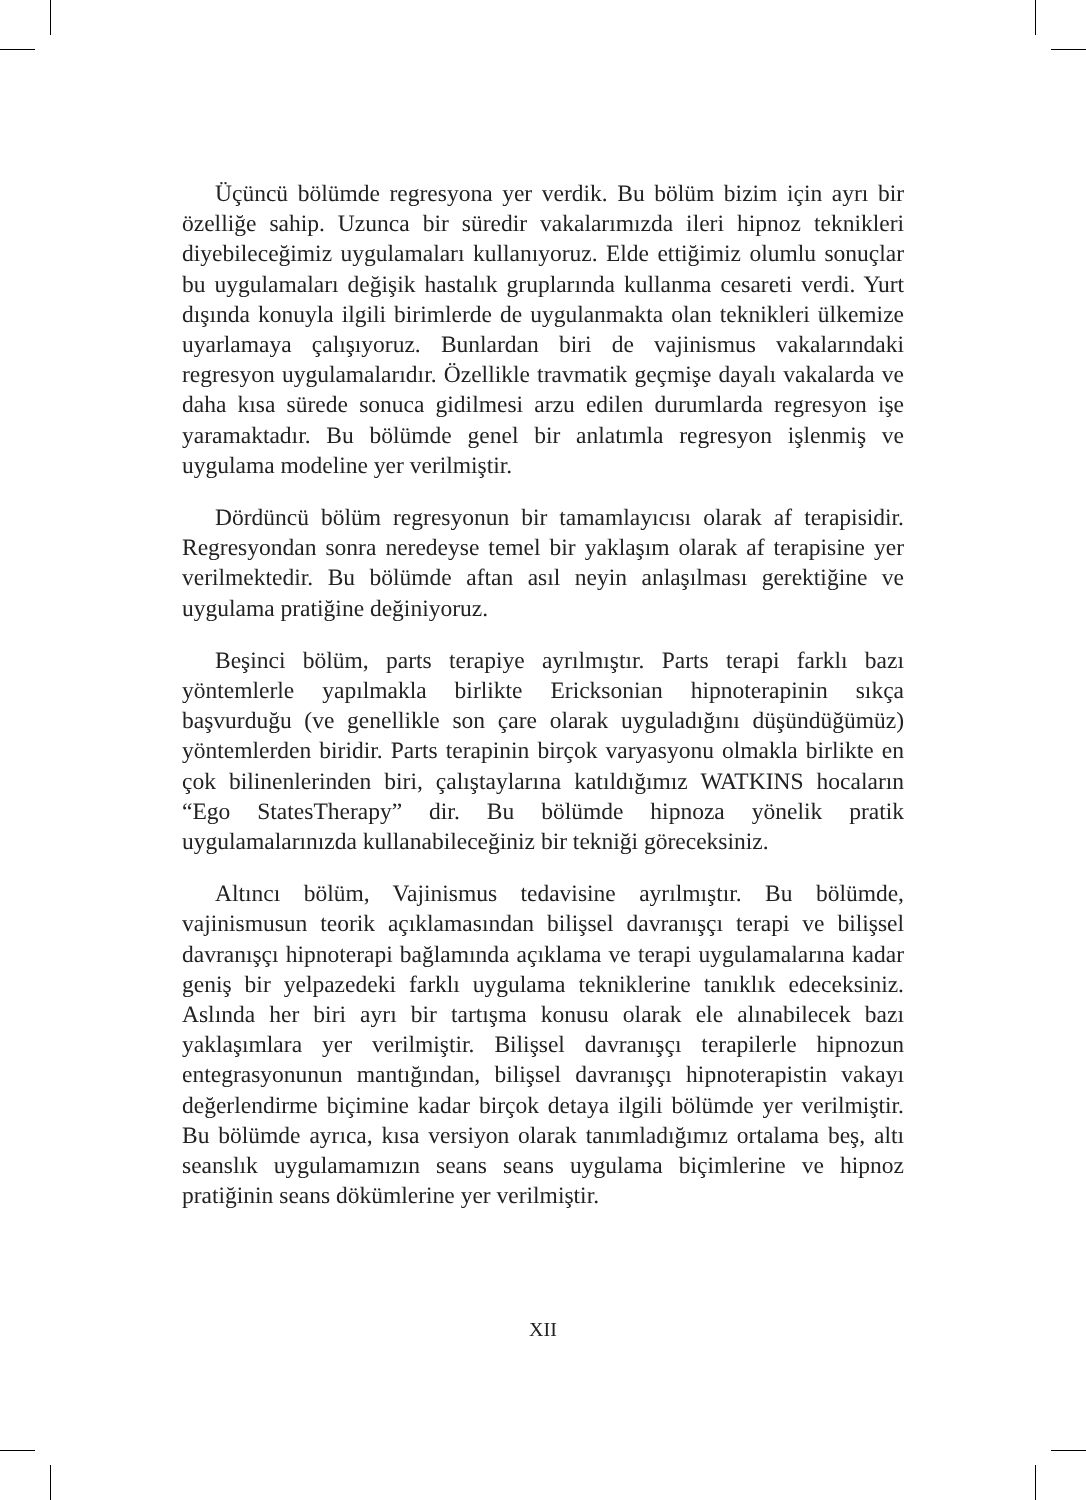Üçüncü bölümde regresyona yer verdik. Bu bölüm bizim için ayrı bir özelliğe sahip. Uzunca bir süredir vakalarımızda ileri hipnoz teknikleri diyebileceğimiz uygulamaları kullanıyoruz. Elde ettiğimiz olumlu sonuçlar bu uygulamaları değişik hastalık gruplarında kullanma cesareti verdi. Yurt dışında konuyla ilgili birimlerde de uygulanmakta olan teknikleri ülkemize uyarlamaya çalışıyoruz. Bunlardan biri de vajinismus vakalarındaki regresyon uygulamalarıdır. Özellikle travmatik geçmişe dayalı vakalarda ve daha kısa sürede sonuca gidilmesi arzu edilen durumlarda regresyon işe yaramaktadır. Bu bölümde genel bir anlatımla regresyon işlenmiş ve uygulama modeline yer verilmiştir.
Dördüncü bölüm regresyonun bir tamamlayıcısı olarak af terapisidir. Regresyondan sonra neredeyse temel bir yaklaşım olarak af terapisine yer verilmektedir. Bu bölümde aftan asıl neyin anlaşılması gerektiğine ve uygulama pratiğine değiniyoruz.
Beşinci bölüm, parts terapiye ayrılmıştır. Parts terapi farklı bazı yöntemlerle yapılmakla birlikte Ericksonian hipnoterapinin sıkça başvurduğu (ve genellikle son çare olarak uyguladığını düşündüğümüz) yöntemlerden biridir. Parts terapinin birçok varyasyonu olmakla birlikte en çok bilinenlerinden biri, çalıştaylarına katıldığımız WATKINS hocaların “Ego StatesTherapy” dir. Bu bölümde hipnoza yönelik pratik uygulamalarınızda kullanabileceğiniz bir tekniği göreceksiniz.
Altıncı bölüm, Vajinismus tedavisine ayrılmıştır. Bu bölümde, vajinismusun teorik açıklamasından bilişsel davranışçı terapi ve bilişsel davranışçı hipnoterapi bağlamında açıklama ve terapi uygulamalarına kadar geniş bir yelpazedeki farklı uygulama tekniklerine tanıklık edeceksiniz. Aslında her biri ayrı bir tartışma konusu olarak ele alınabilecek bazı yaklaşımlara yer verilmiştir. Bilişsel davranışçı terapilerle hipnozun entegrasyonunun mantığından, bilişsel davranışçı hipnoterapistin vakayı değerlendirme biçimine kadar birçok detaya ilgili bölümde yer verilmiştir. Bu bölümde ayrıca, kısa versiyon olarak tanımladığımız ortalama beş, altı seanslık uygulamamızın seans seans uygulama biçimlerine ve hipnoz pratiğinin seans dökümlerine yer verilmiştir.
XII